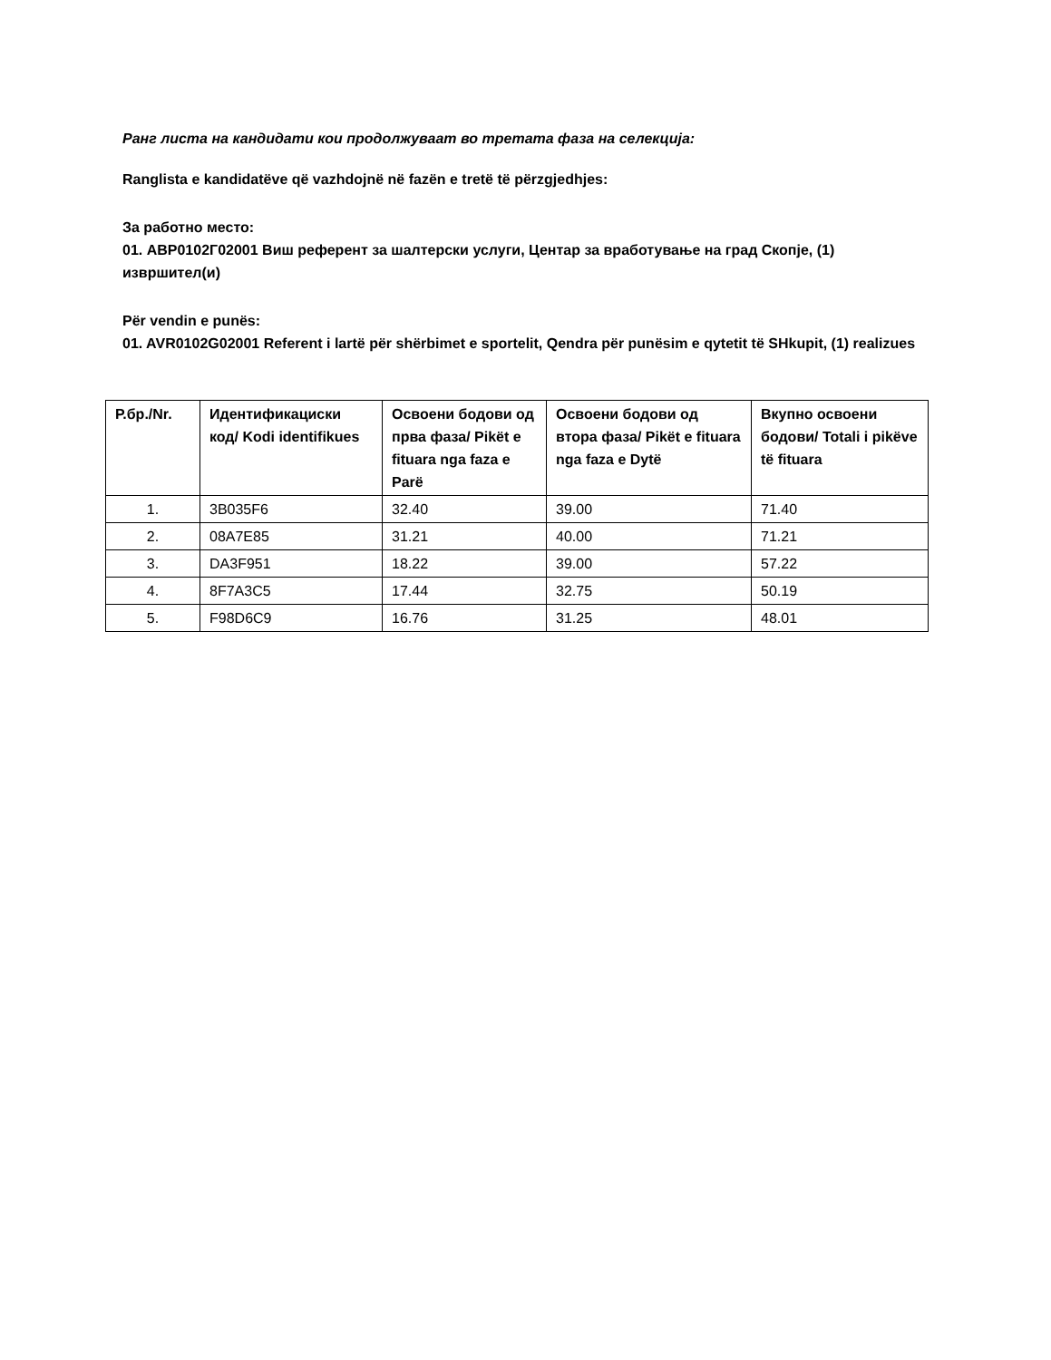Ранг листа на кандидати кои продолжуваат во третата фаза на селекција:
Ranglista e kandidatëve që vazhdojnë në fazën e tretë të përzgjedhjes:
За работно место:
01. АВР0102Г02001 Виш референт за шалтерски услуги, Центар за вработување на град Скопје, (1) извршител(и)
Për vendin e punës:
01. AVR0102G02001 Referent i lartë për shërbimet e sportelit, Qendra për punësim e qytetit të SHkupit, (1) realizues
| Р.бр./Nr. | Идентификациски код/ Kodi identifikues | Освоени бодови од прва фаза/ Pikët e fituara nga faza e Parë | Освоени бодови од втора фаза/ Pikët e fituara nga faza e Dytë | Вкупно освоени бодови/ Totali i pikëve të fituara |
| --- | --- | --- | --- | --- |
| 1. | 3B035F6 | 32.40 | 39.00 | 71.40 |
| 2. | 08A7E85 | 31.21 | 40.00 | 71.21 |
| 3. | DA3F951 | 18.22 | 39.00 | 57.22 |
| 4. | 8F7A3C5 | 17.44 | 32.75 | 50.19 |
| 5. | F98D6C9 | 16.76 | 31.25 | 48.01 |